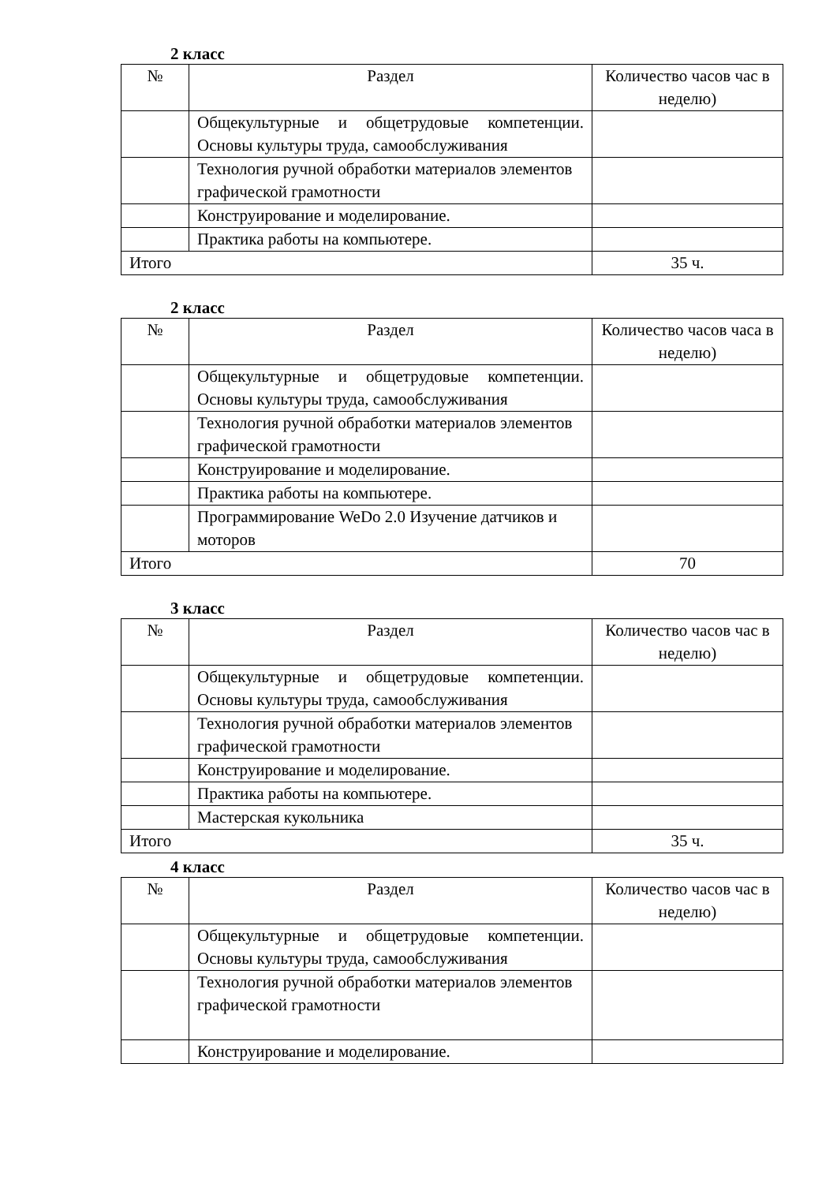2 класс
| № | Раздел | Количество часов час в неделю) |
| --- | --- | --- |
| | Общекультурные и общетрудовые компетенции. Основы культуры труда, самообслуживания | |
| | Технология ручной обработки материалов элементов графической грамотности | |
| | Конструирование и моделирование. | |
| | Практика работы на компьютере. | |
| Итого | | 35 ч. |
2 класс
| № | Раздел | Количество часов часа в неделю) |
| --- | --- | --- |
| | Общекультурные и общетрудовые компетенции. Основы культуры труда, самообслуживания | |
| | Технология ручной обработки материалов элементов графической грамотности | |
| | Конструирование и моделирование. | |
| | Практика работы на компьютере. | |
| | Программирование WeDo 2.0 Изучение датчиков и моторов | |
| Итого | | 70 |
3 класс
| № | Раздел | Количество часов час в неделю) |
| --- | --- | --- |
| | Общекультурные и общетрудовые компетенции. Основы культуры труда, самообслуживания | |
| | Технология ручной обработки материалов элементов графической грамотности | |
| | Конструирование и моделирование. | |
| | Практика работы на компьютере. | |
| | Мастерская кукольника | |
| Итого | | 35 ч. |
4 класс
| № | Раздел | Количество часов час в неделю) |
| --- | --- | --- |
| | Общекультурные и общетрудовые компетенции. Основы культуры труда, самообслуживания | |
| | Технология ручной обработки материалов элементов графической грамотности | |
| | Конструирование и моделирование. | |